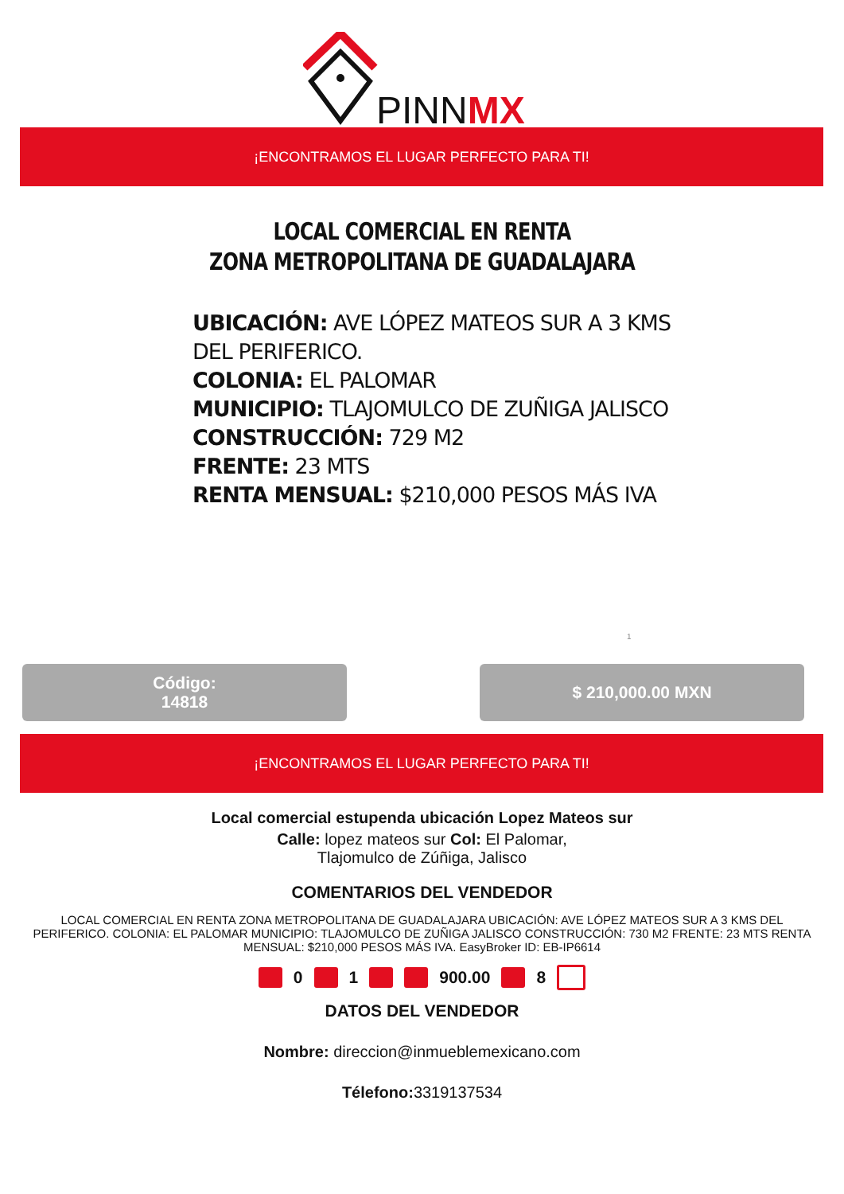PINNMX
¡ENCONTRAMOS EL LUGAR PERFECTO PARA TI!
LOCAL COMERCIAL EN RENTA
ZONA METROPOLITANA DE GUADALAJARA
UBICACIÓN: AVE LÓPEZ MATEOS SUR A 3 KMS
DEL PERIFERICO.
COLONIA: EL PALOMAR
MUNICIPIO: TLAJOMULCO DE ZUÑIGA JALISCO
CONSTRUCCIÓN: 729 M2
FRENTE: 23 MTS
RENTA MENSUAL: $210,000 PESOS MÁS IVA
1
Código:
14818
$ 210,000.00 MXN
¡ENCONTRAMOS EL LUGAR PERFECTO PARA TI!
Local comercial estupenda ubicación Lopez Mateos sur
Calle: lopez mateos sur Col: El Palomar,
Tlajomulco de Zúñiga, Jalisco
COMENTARIOS DEL VENDEDOR
LOCAL COMERCIAL EN RENTA ZONA METROPOLITANA DE GUADALAJARA UBICACIÓN: AVE LÓPEZ MATEOS SUR A 3 KMS DEL PERIFERICO. COLONIA: EL PALOMAR MUNICIPIO: TLAJOMULCO DE ZUÑIGA JALISCO CONSTRUCCIÓN: 730 M2 FRENTE: 23 MTS RENTA MENSUAL: $210,000 PESOS MÁS IVA. EasyBroker ID: EB-IP6614
0 1 900.00 8
DATOS DEL VENDEDOR
Nombre: direccion@inmueblemexicano.com
Télefono: 3319137534